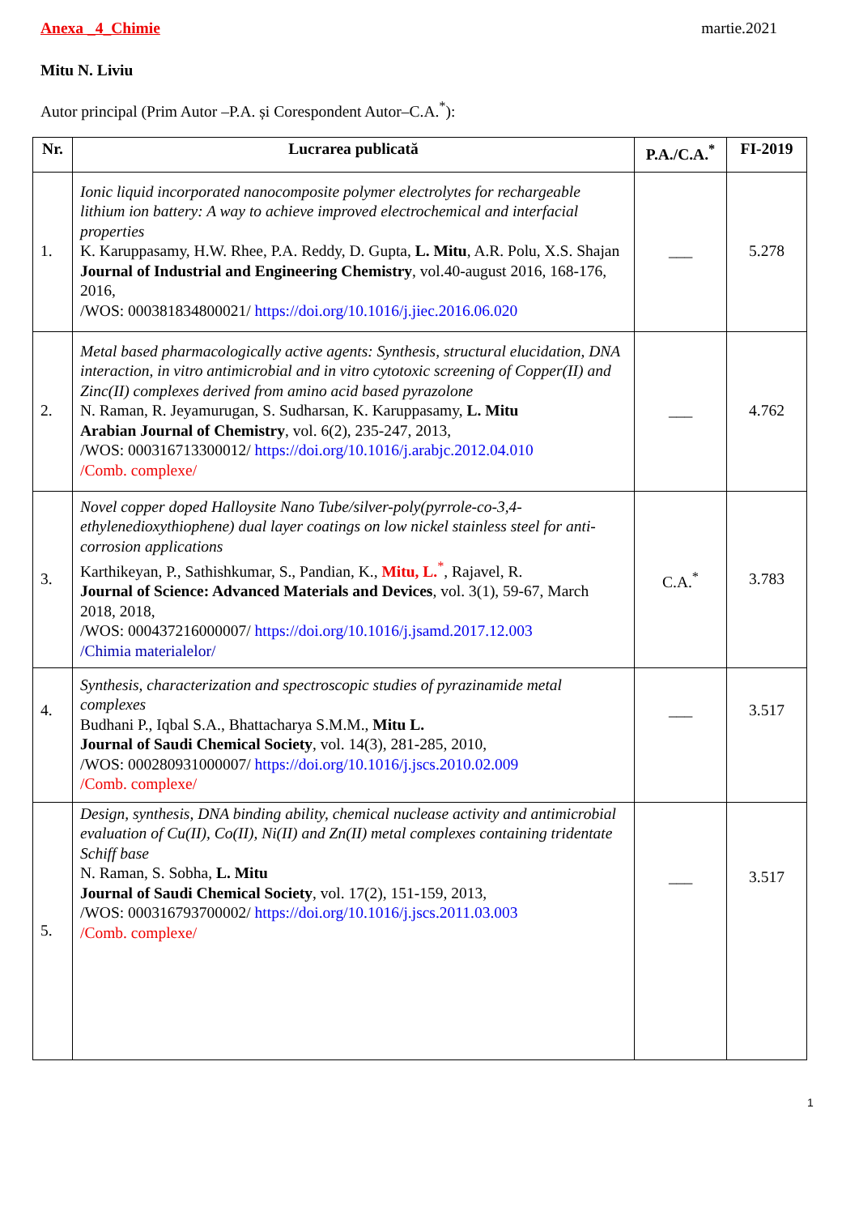Anexa _4_Chimie martie.2021
Mitu N. Liviu
Autor principal (Prim Autor –P.A. și Corespondent Autor–C.A.<sup>*</sup>):
| Nr. | Lucrarea publicată | P.A./C.A.<sup>*</sup> | FI-2019 |
| --- | --- | --- | --- |
| 1. | Ionic liquid incorporated nanocomposite polymer electrolytes for rechargeable lithium ion battery: A way to achieve improved electrochemical and interfacial properties K. Karuppasamy, H.W. Rhee, P.A. Reddy, D. Gupta, L. Mitu , A.R. Polu, X.S. Shajan Journal of Industrial and Engineering Chemistry , vol.40-august 2016, 168-176, 2016, /WOS: 000381834800021/ https://doi.org/10.1016/j.jiec.2016.06.020 | ___ | 5.278 |
| 2. | Metal based pharmacologically active agents: Synthesis, structural elucidation, DNA interaction, in vitro antimicrobial and in vitro cytotoxic screening of Copper(II) and Zinc(II) complexes derived from amino acid based pyrazolone N. Raman, R. Jeyamurugan, S. Sudharsan, K. Karuppasamy, L. Mitu Arabian Journal of Chemistry , vol. 6(2), 235-247, 2013, /WOS: 000316713300012/ https://doi.org/10.1016/j.arabjc.2012.04.010 /Comb. complexe/ | ___ | 4.762 |
| 3. | Novel copper doped Halloysite Nano Tube/silver-poly(pyrrole-co-3,4-ethylenedioxythiophene) dual layer coatings on low nickel stainless steel for anti-corrosion applications Karthikeyan, P., Sathishkumar, S., Pandian, K., Mitu, L.<sup>*</sup>, Rajavel, R. Journal of Science: Advanced Materials and Devices , vol. 3(1), 59-67, March 2018, 2018, /WOS: 000437216000007/ https://doi.org/10.1016/j.jsamd.2017.12.003 /Chimia materialelor/ | C.A.<sup>*</sup> | 3.783 |
| 4. | Synthesis, characterization and spectroscopic studies of pyrazinamide metal complexes Budhani P., Iqbal S.A., Bhattacharya S.M.M., Mitu L. Journal of Saudi Chemical Society , vol. 14(3), 281-285, 2010, /WOS: 000280931000007/ https://doi.org/10.1016/j.jscs.2010.02.009 /Comb. complexe/ | ___ | 3.517 |
| 5. | Design, synthesis, DNA binding ability, chemical nuclease activity and antimicrobial evaluation of Cu(II), Co(II), Ni(II) and Zn(II) metal complexes containing tridentate Schiff base N. Raman, S. Sobha, L. Mitu Journal of Saudi Chemical Society , vol. 17(2), 151-159, 2013, /WOS: 000316793700002/ https://doi.org/10.1016/j.jscs.2011.03.003 /Comb. complexe/ | ___ | 3.517 |
1